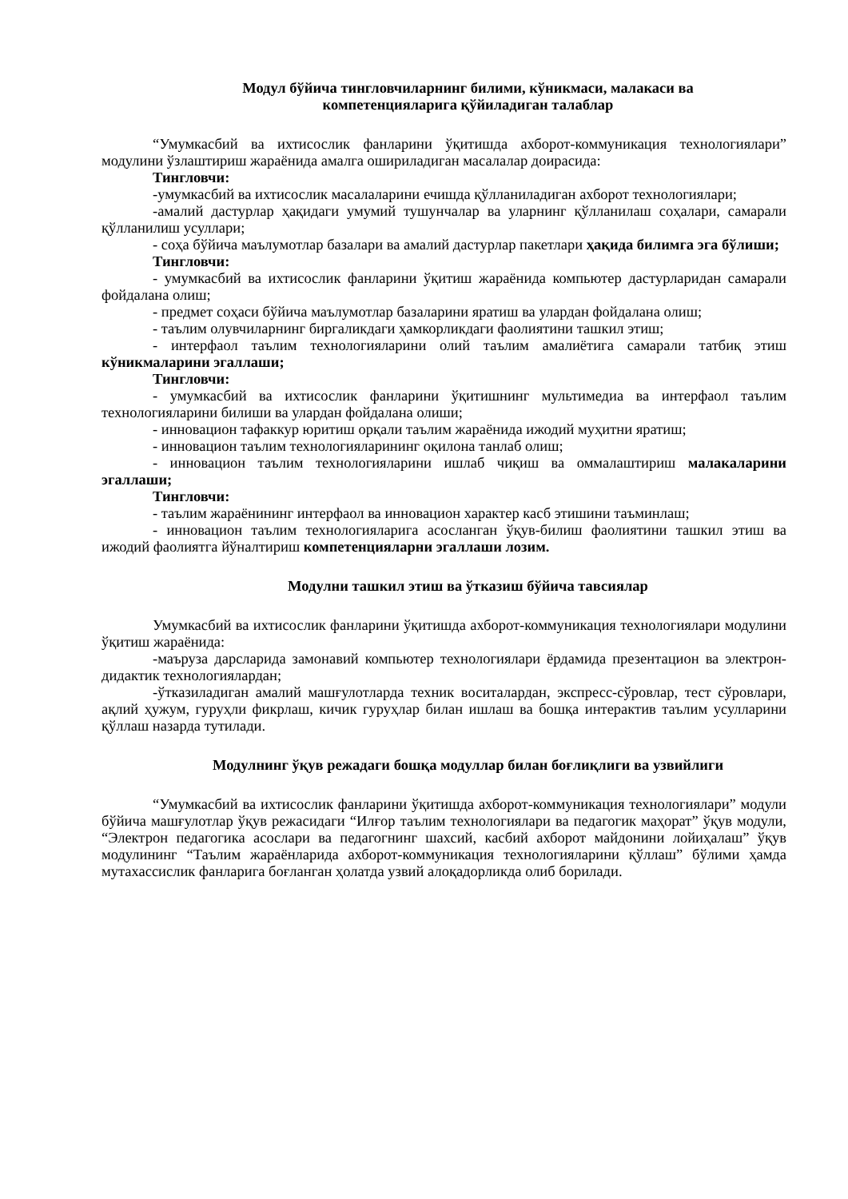Модул бўйича тингловчиларнинг билими, кўникмаси, малакаси ва
компетенцияларига қўйиладиган талаблар
“Умумкасбий ва ихтисослик фанларини ўқитишда ахборот-коммуникация технологиялари” модулини ўзлаштириш жараёнида амалга ошириладиган масалалар доирасида:
Тингловчи:
-умумкасбий ва ихтисослик масалаларини ечишда қўлланиладиган ахборот технологиялари;
-амалий дастурлар ҳақидаги умумий тушунчалар ва уларнинг қўлланилаш соҳалари, самарали қўлланилиш усуллари;
- соҳа бўйича маълумотлар базалари ва амалий дастурлар пакетлари ҳақида билимга эга бўлиши;
Тингловчи:
- умумкасбий ва ихтисослик фанларини ўқитиш жараёнида компьютер дастурларидан самарали фойдалана олиш;
- предмет соҳаси бўйича маълумотлар базаларини яратиш ва улардан фойдалана олиш;
- таълим олувчиларнинг биргаликдаги ҳамкорликдаги фаолиятини ташкил этиш;
- интерфаол таълим технологияларини олий таълим амалиётига самарали татбиқ этиш кўникмаларини эгаллаши;
Тингловчи:
- умумкасбий ва ихтисослик фанларини ўқитишнинг мультимедиа ва интерфаол таълим технологияларини билиши ва улардан фойдалана олиши;
- инновацион тафаккур юритиш орқали таълим жараёнида ижодий муҳитни яратиш;
- инновацион таълим технологияларининг оқилона танлаб олиш;
- инновацион таълим технологияларини ишлаб чиқиш ва оммалаштириш малакаларини эгаллаши;
Тингловчи:
- таълим жараёнининг интерфаол ва инновацион характер касб этишини таъминлаш;
- инновацион таълим технологияларига асосланган ўқув-билиш фаолиятини ташкил этиш ва ижодий фаолиятга йўналтириш компетенцияларни эгаллаши лозим.
Модулни ташкил этиш ва ўтказиш бўйича тавсиялар
Умумкасбий ва ихтисослик фанларини ўқитишда ахборот-коммуникация технологиялари модулини ўқитиш жараёнида:
-маъруза дарсларида замонавий компьютер технологиялари ёрдамида презентацион ва электрон-дидактик технологиялардан;
-ўтказиладиган амалий машғулотларда техник воситалардан, экспресс-сўровлар, тест сўровлари, ақлий ҳужум, гуруҳли фикрлаш, кичик гуруҳлар билан ишлаш ва бошқа интерактив таълим усулларини қўллаш назарда тутилади.
Модулнинг ўқув режадаги бошқа модуллар билан боғлиқлиги ва узвийлиги
“Умумкасбий ва ихтисослик фанларини ўқитишда ахборот-коммуникация технологиялари” модули бўйича машғулотлар ўқув режасидаги “Илғор таълим технологиялари ва педагогик маҳорат” ўқув модули, “Электрон педагогика асослари ва педагогнинг шахсий, касбий ахборот майдонини лойиҳалаш” ўқув модулининг “Таълим жараёнларида ахборот-коммуникация технологияларини қўллаш” бўлими ҳамда мутахассислик фанларига боғланган ҳолатда узвий алоқадорликда олиб борилади.